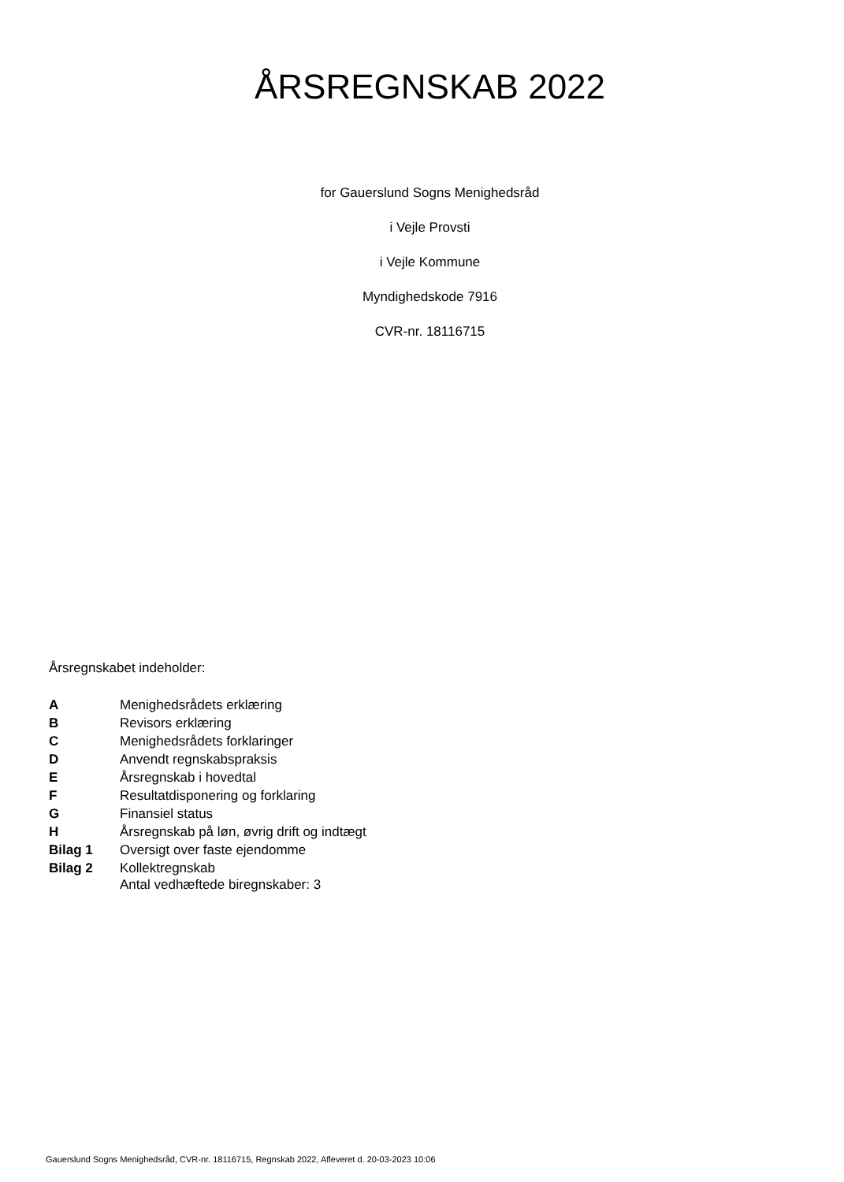ÅRSREGNSKAB 2022
for Gauerslund Sogns Menighedsråd
i Vejle Provsti
i Vejle Kommune
Myndighedskode 7916
CVR-nr. 18116715
Årsregnskabet indeholder:
| A | Menighedsrådets erklæring |
| B | Revisors erklæring |
| C | Menighedsrådets forklaringer |
| D | Anvendt regnskabspraksis |
| E | Årsregnskab i hovedtal |
| F | Resultatdisponering og forklaring |
| G | Finansiel status |
| H | Årsregnskab på løn, øvrig drift og indtægt |
| Bilag 1 | Oversigt over faste ejendomme |
| Bilag 2 | Kollektregnskab |
Antal vedhæftede biregnskaber: 3
Gauerslund Sogns Menighedsråd, CVR-nr. 18116715, Regnskab 2022, Afleveret d. 20-03-2023 10:06